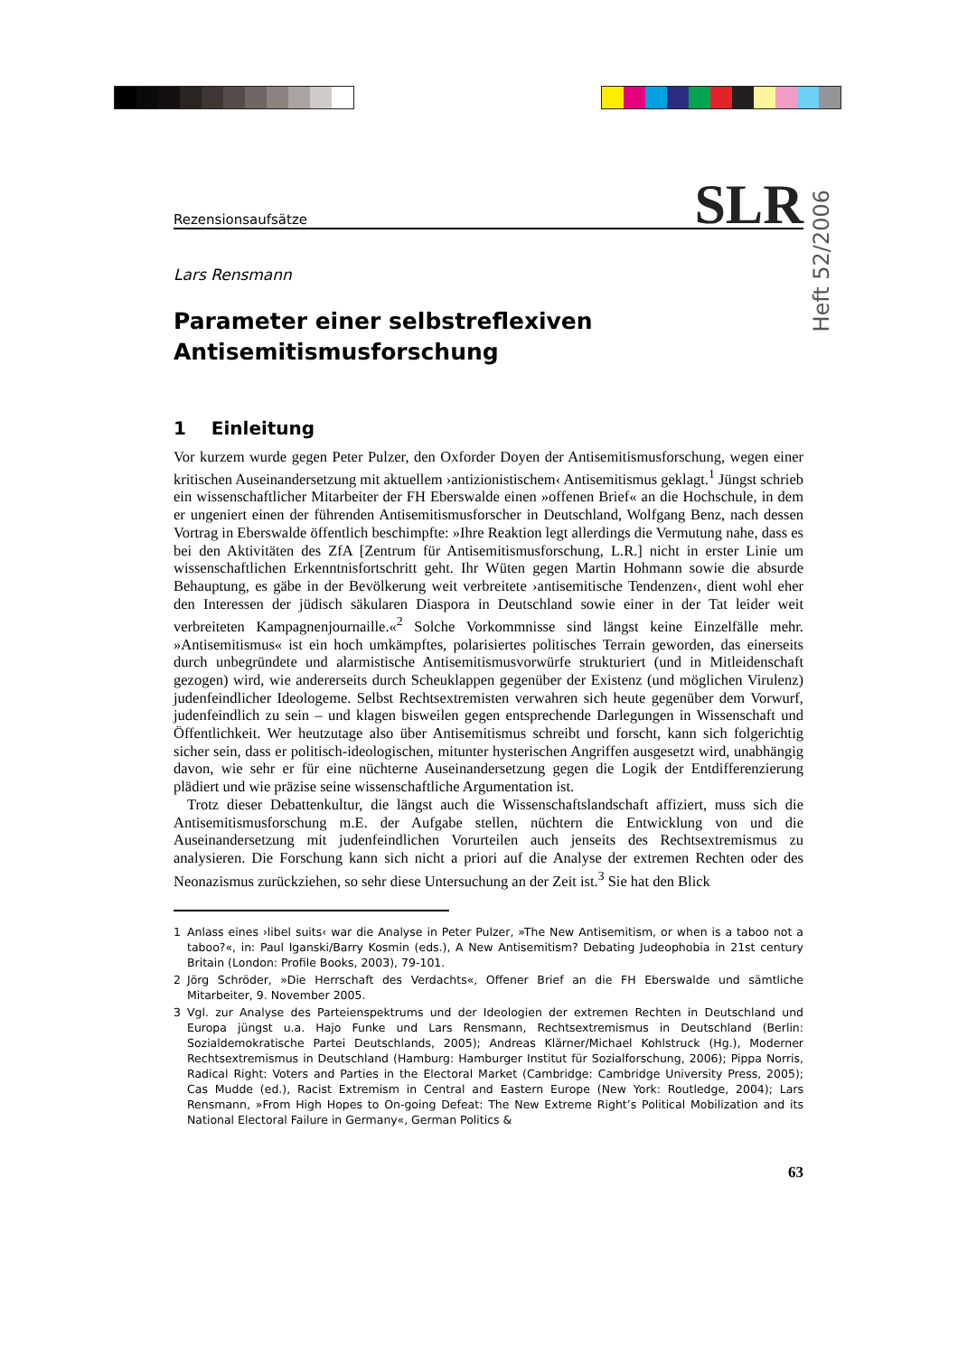Heft 52/2006
Rezensionsaufsätze SLR
Lars Rensmann
Parameter einer selbstreflexiven
Antisemitismusforschung
1 Einleitung
Vor kurzem wurde gegen Peter Pulzer, den Oxforder Doyen der Antisemitismusforschung, wegen einer kritischen Auseinandersetzung mit aktuellem ›antizionistischem‹ Antisemitismus geklagt.<sup>1</sup> Jüngst schrieb ein wissenschaftlicher Mitarbeiter der FH Eberswalde einen »offenen Brief« an die Hochschule, in dem er ungeniert einen der führenden Antisemitismusforscher in Deutschland, Wolfgang Benz, nach dessen Vortrag in Eberswalde öffentlich beschimpfte: »Ihre Reaktion legt allerdings die Vermutung nahe, dass es bei den Aktivitäten des ZfA [Zentrum für Antisemitismusforschung, L.R.] nicht in erster Linie um wissenschaftlichen Erkenntnisfortschritt geht. Ihr Wüten gegen Martin Hohmann sowie die absurde Behauptung, es gäbe in der Bevölkerung weit verbreitete ›antisemitische Tendenzen‹, dient wohl eher den Interessen der jüdisch säkularen Diaspora in Deutschland sowie einer in der Tat leider weit verbreiteten Kampagnenjournaille.«<sup>2</sup> Solche Vorkommnisse sind längst keine Einzelfälle mehr. »Antisemitismus« ist ein hoch umkämpftes, polarisiertes politisches Terrain geworden, das einerseits durch unbegründete und alarmistische Antisemitismusvorwürfe strukturiert (und in Mitleidenschaft gezogen) wird, wie andererseits durch Scheuklappen gegenüber der Existenz (und möglichen Virulenz) judenfeindlicher Ideologeme. Selbst Rechtsextremisten verwahren sich heute gegenüber dem Vorwurf, judenfeindlich zu sein – und klagen bisweilen gegen entsprechende Darlegungen in Wissenschaft und Öffentlichkeit. Wer heutzutage also über Antisemitismus schreibt und forscht, kann sich folgerichtig sicher sein, dass er politisch-ideologischen, mitunter hysterischen Angriffen ausgesetzt wird, unabhängig davon, wie sehr er für eine nüchterne Auseinandersetzung gegen die Logik der Entdifferenzierung plädiert und wie präzise seine wissenschaftliche Argumentation ist.
Trotz dieser Debattenkultur, die längst auch die Wissenschaftslandschaft affiziert, muss sich die Antisemitismusforschung m.E. der Aufgabe stellen, nüchtern die Entwicklung von und die Auseinandersetzung mit judenfeindlichen Vorurteilen auch jenseits des Rechtsextremismus zu analysieren. Die Forschung kann sich nicht a priori auf die Analyse der extremen Rechten oder des Neonazismus zurückziehen, so sehr diese Untersuchung an der Zeit ist.<sup>3</sup> Sie hat den Blick
1 Anlass eines ›libel suits‹ war die Analyse in Peter Pulzer, »The New Antisemitism, or when is a taboo not a taboo?«, in: Paul Iganski/Barry Kosmin (eds.), A New Antisemitism? Debating Judeophobia in 21st century Britain (London: Profile Books, 2003), 79-101.
2 Jörg Schröder, »Die Herrschaft des Verdachts«, Offener Brief an die FH Eberswalde und sämtliche Mitarbeiter, 9. November 2005.
3 Vgl. zur Analyse des Parteienspektrums und der Ideologien der extremen Rechten in Deutschland und Europa jüngst u.a. Hajo Funke und Lars Rensmann, Rechtsextremismus in Deutschland (Berlin: Sozialdemokratische Partei Deutschlands, 2005); Andreas Klärner/Michael Kohlstruck (Hg.), Moderner Rechtsextremismus in Deutschland (Hamburg: Hamburger Institut für Sozialforschung, 2006); Pippa Norris, Radical Right: Voters and Parties in the Electoral Market (Cambridge: Cambridge University Press, 2005); Cas Mudde (ed.), Racist Extremism in Central and Eastern Europe (New York: Routledge, 2004); Lars Rensmann, »From High Hopes to On-going Defeat: The New Extreme Right’s Political Mobilization and its National Electoral Failure in Germany«, German Politics &
63